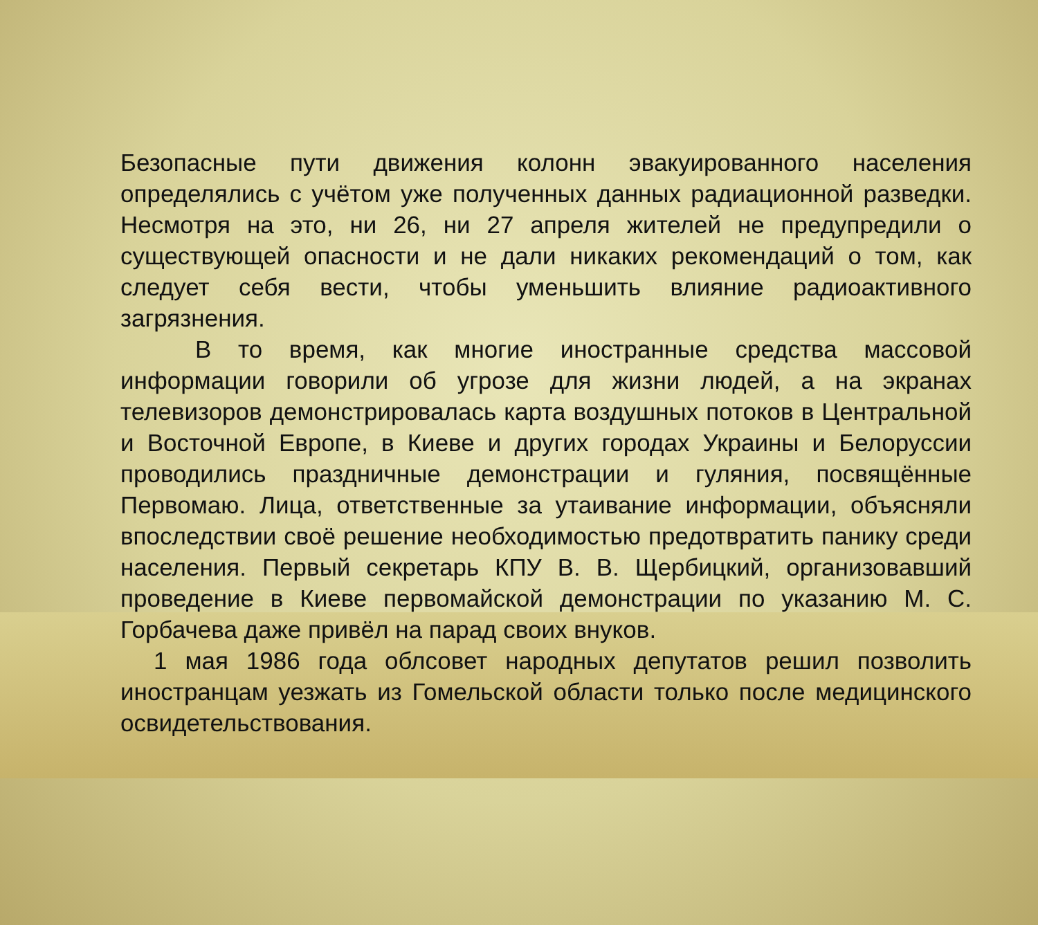Безопасные пути движения колонн эвакуированного населения определялись с учётом уже полученных данных радиационной разведки. Несмотря на это, ни 26, ни 27 апреля жителей не предупредили о существующей опасности и не дали никаких рекомендаций о том, как следует себя вести, чтобы уменьшить влияние радиоактивного загрязнения.
В то время, как многие иностранные средства массовой информации говорили об угрозе для жизни людей, а на экранах телевизоров демонстрировалась карта воздушных потоков в Центральной и Восточной Европе, в Киеве и других городах Украины и Белоруссии проводились праздничные демонстрации и гуляния, посвящённые Первомаю. Лица, ответственные за утаивание информации, объясняли впоследствии своё решение необходимостью предотвратить панику среди населения. Первый секретарь КПУ В. В. Щербицкий, организовавший проведение в Киеве первомайской демонстрации по указанию М. С. Горбачева даже привёл на парад своих внуков.
1 мая 1986 года облсовет народных депутатов решил позволить иностранцам уезжать из Гомельской области только после медицинского освидетельствования.